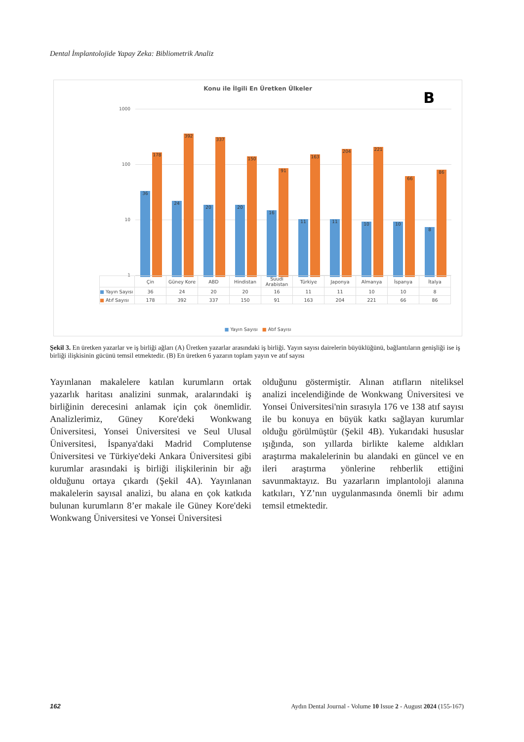Dental İmplantolojide Yapay Zeka: Bibliometrik Analiz
Konu ile İlgili En Üretken Ülkeler
B
1000
100
10
1
36 178
24 392
20 337
20 150
16 91
11 163
11 204
10 221
10 66
8 86
| | Çin | Güney Kore | ABD | Hindistan | Suudi Arabistan | Türkiye | Japonya | Almanya | İspanya | İtalya |
| --- | --- | --- | --- | --- | --- | --- | --- | --- | --- | --- |
| ■ Yayın Sayısı | 36 | 24 | 20 | 20 | 16 | 11 | 11 | 10 | 10 | 8 |
| ■ Atıf Sayısı | 178 | 392 | 337 | 150 | 91 | 163 | 204 | 221 | 66 | 86 |
■ Yayın Sayısı ■ Atıf Sayısı
Şekil 3. En üretken yazarlar ve iş birliği ağları (A) Üretken yazarlar arasındaki iş birliği. Yayın sayısı dairelerin büyüklüğünü, bağlantıların genişliği ise iş birliği ilişkisinin gücünü temsil etmektedir. (B) En üretken 6 yazarın toplam yayın ve atıf sayısı
Yayınlanan makalelere katılan kurumların ortak yazarlık haritası analizini sunmak, aralarındaki iş birliğinin derecesini anlamak için çok önemlidir. Analizlerimiz, Güney Kore'deki Wonkwang Üniversitesi, Yonsei Üniversitesi ve Seul Ulusal Üniversitesi, İspanya'daki Madrid Complutense Üniversitesi ve Türkiye'deki Ankara Üniversitesi gibi kurumlar arasındaki iş birliği ilişkilerinin bir ağı olduğunu ortaya çıkardı (Şekil 4A). Yayınlanan makalelerin sayısal analizi, bu alana en çok katkıda bulunan kurumların 8’er makale ile Güney Kore'deki Wonkwang Üniversitesi ve Yonsei Üniversitesi
olduğunu göstermiştir. Alınan atıfların niteliksel analizi incelendiğinde de Wonkwang Üniversitesi ve Yonsei Üniversitesi'nin sırasıyla 176 ve 138 atıf sayısı ile bu konuya en büyük katkı sağlayan kurumlar olduğu görülmüştür (Şekil 4B). Yukarıdaki hususlar ışığında, son yıllarda birlikte kaleme aldıkları araştırma makalelerinin bu alandaki en güncel ve en ileri araştırma yönlerine rehberlik ettiğini savunmaktayız. Bu yazarların implantoloji alanına katkıları, YZ’nın uygulanmasında önemli bir adımı temsil etmektedir.
162 Aydın Dental Journal - Volume 10 Issue 2 - August 2024 (155-167)